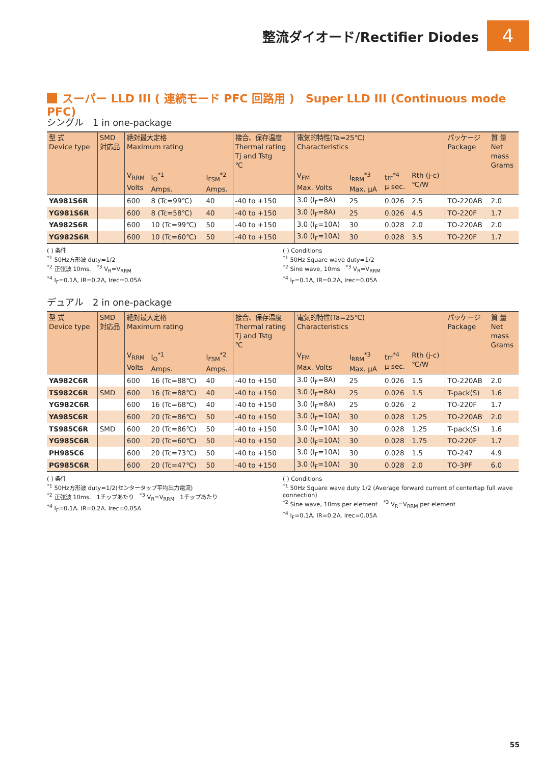整流ダイオード/Rectifier Diodes
4
スーパー LLD III ( 連続モード PFC 回路用 )　Super LLD III (Continuous mode PFC)
シングル　1 in one-package
| 型 式 Device type | SMD 対応品 | 絶対最大定格 Maximum rating | | | 接合、保存温度 Thermal rating Tj and Tstg ℃ | 電気的特性(Ta=25℃) Characteristics | | | | パッケージ Package | 質 量 Net mass Grams |
| --- | --- | --- | --- | --- | --- | --- | --- | --- | --- | --- | --- |
| | | V<sub>RRM</sub> Volts | I<sub>O</sub><sup>*1</sup> Amps. | I<sub>FSM</sub><sup>*2</sup> Amps. | | V<sub>FM</sub> Max. Volts | I<sub>RRM</sub><sup>*3</sup> Max. μA | trr<sup>*4</sup> μ sec. | Rth (j-c) ℃/W | | |
| YA981S6R | | 600 | 8 (Tc=99℃) | 40 | -40 to +150 | 3.0 (I<sub>F</sub>=8A) | 25 | 0.026 | 2.5 | TO-220AB | 2.0 |
| YG981S6R | | 600 | 8 (Tc=58℃) | 40 | -40 to +150 | 3.0 (I<sub>F</sub>=8A) | 25 | 0.026 | 4.5 | TO-220F | 1.7 |
| YA982S6R | | 600 | 10 (Tc=99℃) | 50 | -40 to +150 | 3.0 (I<sub>F</sub>=10A) | 30 | 0.028 | 2.0 | TO-220AB | 2.0 |
| YG982S6R | | 600 | 10 (Tc=60℃) | 50 | -40 to +150 | 3.0 (I<sub>F</sub>=10A) | 30 | 0.028 | 3.5 | TO-220F | 1.7 |
( ) 条件
<sup>*1</sup> 50Hz方形波 duty=1/2
<sup>*2</sup> 正弦波 10ms.　<sup>*3</sup> V<sub>R</sub>=V<sub>RRM</sub>
<sup>*4</sup> I<sub>F</sub>=0.1A, IR=0.2A, Irec=0.05A
( ) Conditions
<sup>*1</sup> 50Hz Square wave duty=1/2
<sup>*2</sup> Sine wave, 10ms　<sup>*3</sup> V<sub>R</sub>=V<sub>RRM</sub>
<sup>*4</sup> I<sub>F</sub>=0.1A, IR=0.2A, Irec=0.05A
デュアル　2 in one-package
| 型 式 Device type | SMD 対応品 | 絶対最大定格 Maximum rating | | | 接合、保存温度 Thermal rating Tj and Tstg ℃ | 電気的特性(Ta=25℃) Characteristics | | | | パッケージ Package | 質 量 Net mass Grams |
| --- | --- | --- | --- | --- | --- | --- | --- | --- | --- | --- | --- |
| | | V<sub>RRM</sub> Volts | I<sub>O</sub><sup>*1</sup> Amps. | I<sub>FSM</sub><sup>*2</sup> Amps. | | V<sub>FM</sub> Max. Volts | I<sub>RRM</sub><sup>*3</sup> Max. μA | trr<sup>*4</sup> μ sec. | Rth (j-c) ℃/W | | |
| YA982C6R | | 600 | 16 (Tc=88℃) | 40 | -40 to +150 | 3.0 (I<sub>F</sub>=8A) | 25 | 0.026 | 1.5 | TO-220AB | 2.0 |
| TS982C6R | SMD | 600 | 16 (Tc=88℃) | 40 | -40 to +150 | 3.0 (I<sub>F</sub>=8A) | 25 | 0.026 | 1.5 | T-pack(S) | 1.6 |
| YG982C6R | | 600 | 16 (Tc=68℃) | 40 | -40 to +150 | 3.0 (I<sub>F</sub>=8A) | 25 | 0.026 | 2 | TO-220F | 1.7 |
| YA985C6R | | 600 | 20 (Tc=86℃) | 50 | -40 to +150 | 3.0 (I<sub>F</sub>=10A) | 30 | 0.028 | 1.25 | TO-220AB | 2.0 |
| TS985C6R | SMD | 600 | 20 (Tc=86℃) | 50 | -40 to +150 | 3.0 (I<sub>F</sub>=10A) | 30 | 0.028 | 1.25 | T-pack(S) | 1.6 |
| YG985C6R | | 600 | 20 (Tc=60℃) | 50 | -40 to +150 | 3.0 (I<sub>F</sub>=10A) | 30 | 0.028 | 1.75 | TO-220F | 1.7 |
| PH985C6 | | 600 | 20 (Tc=73℃) | 50 | -40 to +150 | 3.0 (I<sub>F</sub>=10A) | 30 | 0.028 | 1.5 | TO-247 | 4.9 |
| PG985C6R | | 600 | 20 (Tc=47℃) | 50 | -40 to +150 | 3.0 (I<sub>F</sub>=10A) | 30 | 0.028 | 2.0 | TO-3PF | 6.0 |
( ) 条件
<sup>*1</sup> 50Hz方形波 duty=1/2(センタータップ平均出力電流)
<sup>*2</sup> 正弦波 10ms.　1チップあたり　<sup>*3</sup> V<sub>R</sub>=V<sub>RRM</sub>　1チップあたり
<sup>*4</sup> I<sub>F</sub>=0.1A. IR=0.2A. Irec=0.05A
( ) Conditions
<sup>*1</sup> 50Hz Square wave duty 1/2 (Average forward current of centertap full wave connection)
<sup>*2</sup> Sine wave, 10ms per element　<sup>*3</sup> V<sub>R</sub>=V<sub>RRM</sub> per element
<sup>*4</sup> I<sub>F</sub>=0.1A. IR=0.2A. Irec=0.05A
55